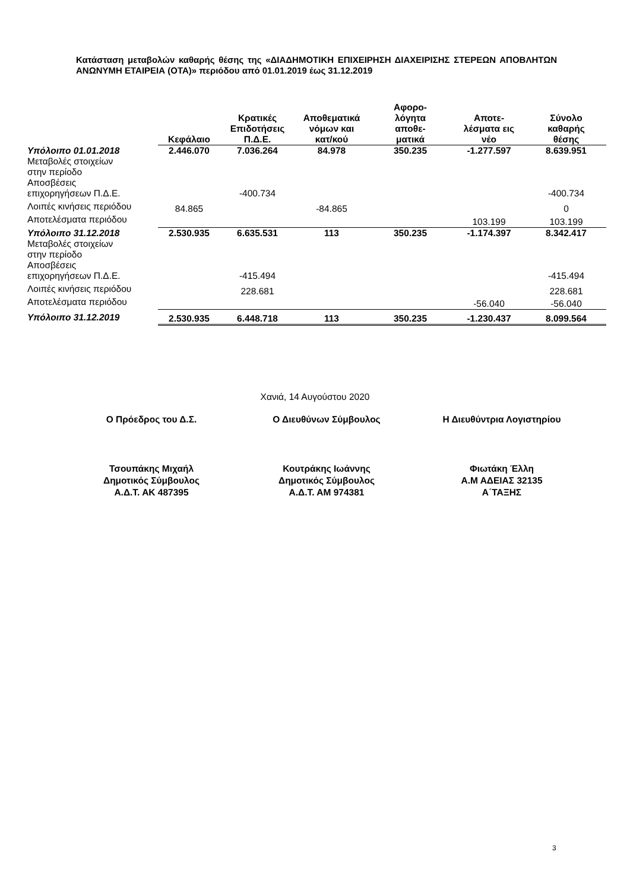Κατάσταση μεταβολών καθαρής θέσης της «ΔΙΑΔΗΜΟΤΙΚΗ ΕΠΙΧΕΙΡΗΣΗ ΔΙΑΧΕΙΡΙΣΗΣ ΣΤΕΡΕΩΝ ΑΠΟΒΛΗΤΩΝ ΑΝΩΝΥΜΗ ΕΤΑΙΡΕΙΑ (ΟΤΑ)» περιόδου από 01.01.2019 έως 31.12.2019
| | Κεφάλαιο | Κρατικές Επιδοτήσεις Π.Δ.Ε. | Αποθεματικά νόμων και κατ/κού | Αφορο- λόγητα αποθε- ματικά | Αποτε- λέσματα εις νέο | Σύνολο καθαρής θέσης |
| --- | --- | --- | --- | --- | --- | --- |
| Υπόλοιπο 01.01.2018 | 2.446.070 | 7.036.264 | 84.978 | 350.235 | -1.277.597 | 8.639.951 |
| Μεταβολές στοιχείων στην περίοδο | | | | | | |
| Αποσβέσεις επιχορηγήσεων Π.Δ.Ε. | | -400.734 | | | | -400.734 |
| Λοιπές κινήσεις περιόδου | 84.865 | | -84.865 | | | 0 |
| Αποτελέσματα περιόδου | | | | | 103.199 | 103.199 |
| Υπόλοιπο 31.12.2018 | 2.530.935 | 6.635.531 | 113 | 350.235 | -1.174.397 | 8.342.417 |
| Μεταβολές στοιχείων στην περίοδο | | | | | | |
| Αποσβέσεις επιχορηγήσεων Π.Δ.Ε. | | -415.494 | | | | -415.494 |
| Λοιπές κινήσεις περιόδου | | 228.681 | | | | 228.681 |
| Αποτελέσματα περιόδου | | | | | -56.040 | -56.040 |
| Υπόλοιπο 31.12.2019 | 2.530.935 | 6.448.718 | 113 | 350.235 | -1.230.437 | 8.099.564 |
Χανιά, 14 Αυγούστου 2020
Ο Πρόεδρος του Δ.Σ. Ο Διευθύνων Σύμβουλος Η Διευθύντρια Λογιστηρίου
Τσουπάκης Μιχαήλ
Δημοτικός Σύμβουλος
Α.Δ.Τ. ΑΚ 487395
Κουτράκης Ιωάννης
Δημοτικός Σύμβουλος
Α.Δ.Τ. ΑΜ 974381
Φιωτάκη Έλλη
Α.Μ ΑΔΕΙΑΣ 32135
Α΄ΤΑΞΗΣ
3